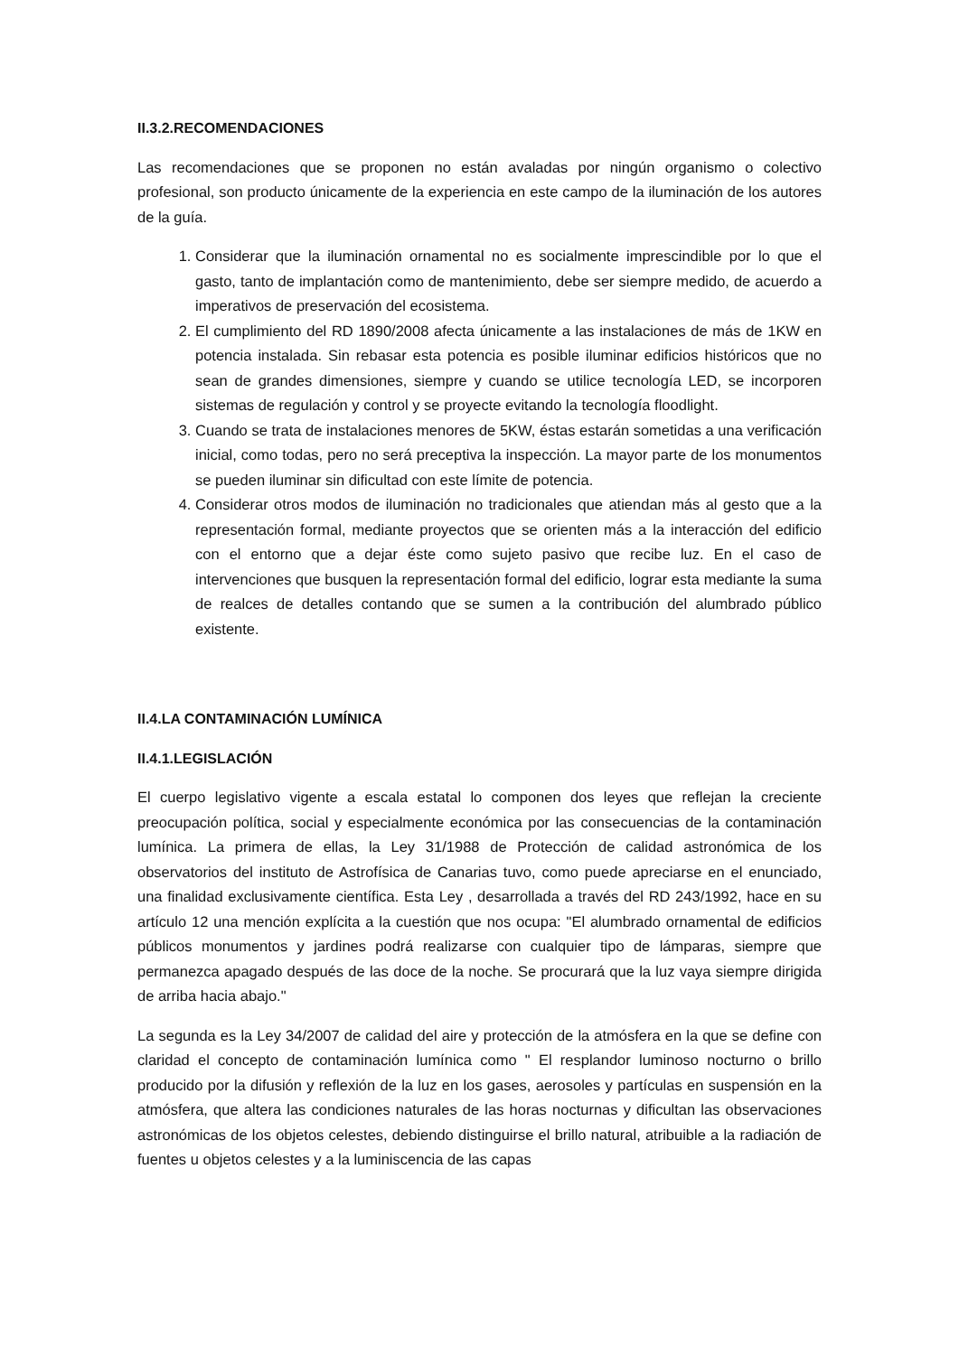II.3.2.RECOMENDACIONES
Las recomendaciones que se proponen no están avaladas por ningún organismo o colectivo profesional, son producto únicamente de la experiencia en este campo de la iluminación de los autores de la guía.
1. Considerar que la iluminación ornamental no es socialmente imprescindible por lo que el gasto, tanto de implantación como de mantenimiento, debe ser siempre medido, de acuerdo a imperativos de preservación del ecosistema.
2. El cumplimiento del RD 1890/2008 afecta únicamente a las instalaciones de más de 1KW en potencia instalada. Sin rebasar esta potencia es posible iluminar edificios históricos que no sean de grandes dimensiones, siempre y cuando se utilice tecnología LED, se incorporen sistemas de regulación y control y se proyecte evitando la tecnología floodlight.
3. Cuando se trata de instalaciones menores de 5KW, éstas estarán sometidas a una verificación inicial, como todas, pero no será preceptiva la inspección. La mayor parte de los monumentos se pueden iluminar sin dificultad con este límite de potencia.
4. Considerar otros modos de iluminación no tradicionales que atiendan más al gesto que a la representación formal, mediante proyectos que se orienten más a la interacción del edificio con el entorno que a dejar éste como sujeto pasivo que recibe luz. En el caso de intervenciones que busquen la representación formal del edificio, lograr esta mediante la suma de realces de detalles contando que se sumen a la contribución del alumbrado público existente.
II.4.LA CONTAMINACIÓN LUMÍNICA
II.4.1.LEGISLACIÓN
El cuerpo legislativo vigente a escala estatal lo componen dos leyes que reflejan la creciente preocupación política, social y especialmente económica por las consecuencias de la contaminación lumínica. La primera de ellas, la Ley 31/1988 de Protección de calidad astronómica de los observatorios del instituto de Astrofísica de Canarias tuvo, como puede apreciarse en el enunciado, una finalidad exclusivamente científica. Esta Ley , desarrollada a través del RD 243/1992, hace en su artículo 12 una mención explícita a la cuestión que nos ocupa: "El alumbrado ornamental de edificios públicos monumentos y jardines podrá realizarse con cualquier tipo de lámparas, siempre que permanezca apagado después de las doce de la noche. Se procurará que la luz vaya siempre dirigida de arriba hacia abajo."
La segunda es la Ley 34/2007 de calidad del aire y protección de la atmósfera en la que se define con claridad el concepto de contaminación lumínica como " El resplandor luminoso nocturno o brillo producido por la difusión y reflexión de la luz en los gases, aerosoles y partículas en suspensión en la atmósfera, que altera las condiciones naturales de las horas nocturnas y dificultan las observaciones astronómicas de los objetos celestes, debiendo distinguirse el brillo natural, atribuible a la radiación de fuentes u objetos celestes y a la luminiscencia de las capas